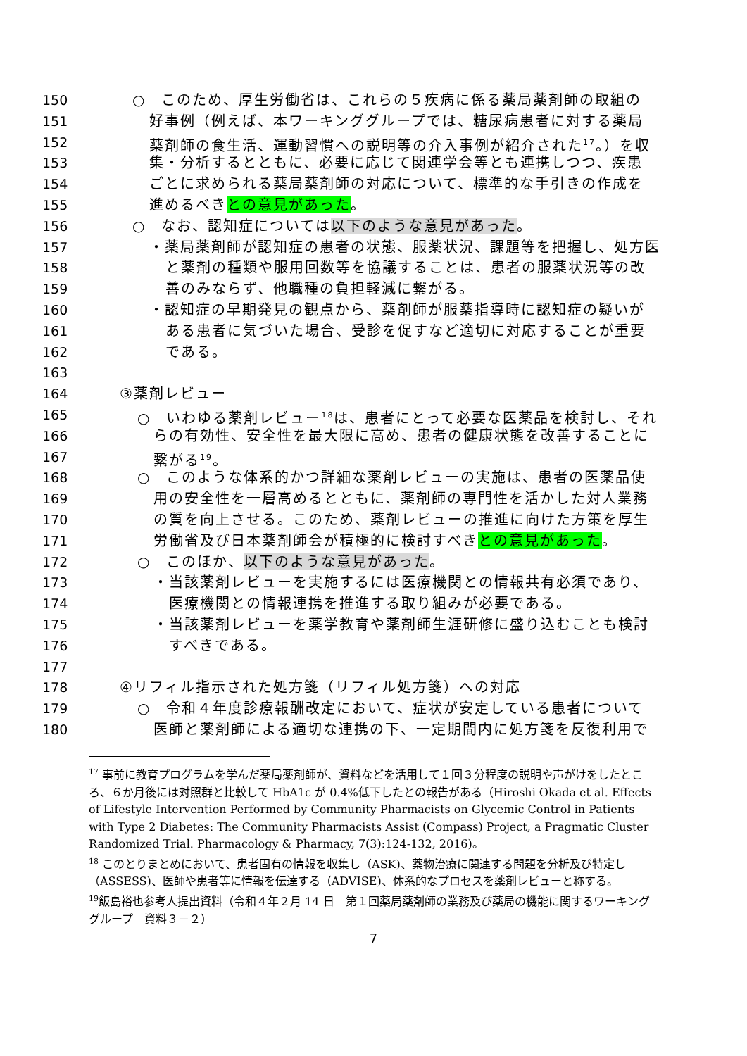150 ○　このため、厚生労働省は、これらの５疾病に係る薬局薬剤師の取組の
151 好事例（例えば、本ワーキンググループでは、糖尿病患者に対する薬局
152 薬剤師の食生活、運動習慣への説明等の介入事例が紹介された<sup>17</sup>。）を収
153 集・分析するとともに、必要に応じて関連学会等とも連携しつつ、疾患
154 ごとに求められる薬局薬剤師の対応について、標準的な手引きの作成を
155 進めるべきとの意見があった。
156 ○　なお、認知症については以下のような意見があった。
157 ・薬局薬剤師が認知症の患者の状態、服薬状況、課題等を把握し、処方医
158 と薬剤の種類や服用回数等を協議することは、患者の服薬状況等の改
159 善のみならず、他職種の負担軽減に繋がる。
160 ・認知症の早期発見の観点から、薬剤師が服薬指導時に認知症の疑いが
161 ある患者に気づいた場合、受診を促すなど適切に対応することが重要
162 である。
163
164 ③薬剤レビュー
165 ○　いわゆる薬剤レビュー<sup>18</sup>は、患者にとって必要な医薬品を検討し、それ
166 らの有効性、安全性を最大限に高め、患者の健康状態を改善することに
167 繋がる<sup>19</sup>。
168 ○　このような体系的かつ詳細な薬剤レビューの実施は、患者の医薬品使
169 用の安全性を一層高めるとともに、薬剤師の専門性を活かした対人業務
170 の質を向上させる。このため、薬剤レビューの推進に向けた方策を厚生
171 労働省及び日本薬剤師会が積極的に検討すべきとの意見があった。
172 ○　このほか、以下のような意見があった。
173 ・当該薬剤レビューを実施するには医療機関との情報共有必須であり、
174 医療機関との情報連携を推進する取り組みが必要である。
175 ・当該薬剤レビューを薬学教育や薬剤師生涯研修に盛り込むことも検討
176 すべきである。
177
178 ④リフィル指示された処方箋（リフィル処方箋）への対応
179 ○　令和４年度診療報酬改定において、症状が安定している患者について
180 医師と薬剤師による適切な連携の下、一定期間内に処方箋を反復利用で
<sup>17</sup> 事前に教育プログラムを学んだ薬局薬剤師が、資料などを活用して１回３分程度の説明や声がけをしたところ、６か月後には対照群と比較して HbA1c が 0.4%低下したとの報告がある（Hiroshi Okada et al. Effects of Lifestyle Intervention Performed by Community Pharmacists on Glycemic Control in Patients with Type 2 Diabetes: The Community Pharmacists Assist (Compass) Project, a Pragmatic Cluster Randomized Trial. Pharmacology & Pharmacy, 7(3):124-132, 2016)。
<sup>18</sup> このとりまとめにおいて、患者固有の情報を収集し（ASK)、薬物治療に関連する問題を分析及び特定し（ASSESS)、医師や患者等に情報を伝達する（ADVISE)、体系的なプロセスを薬剤レビューと称する。
<sup>19</sup> 飯島裕也参考人提出資料（令和４年２月 14 日　第１回薬局薬剤師の業務及び薬局の機能に関するワーキンググループ　資料３－２）
7